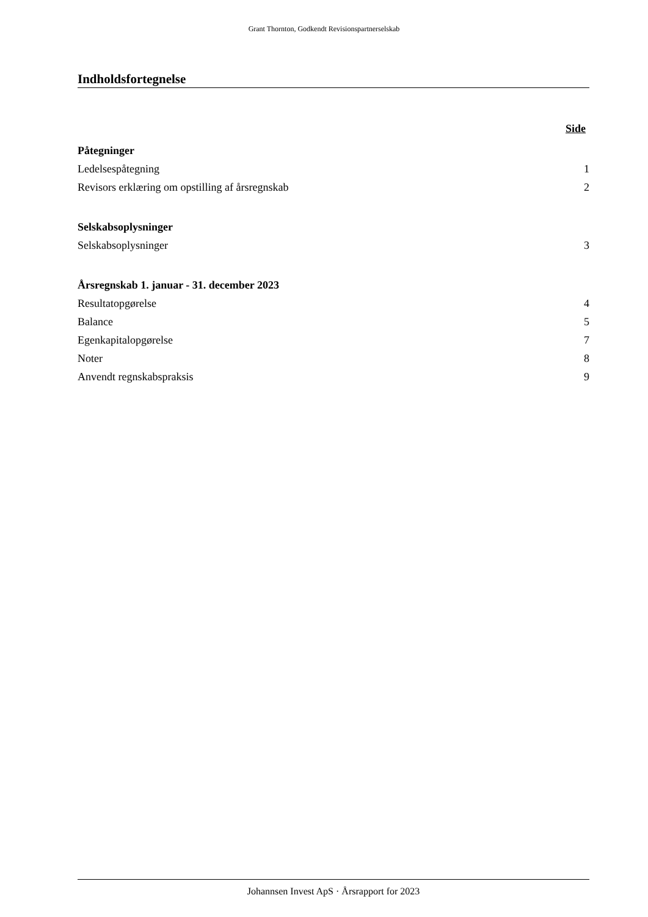Grant Thornton, Godkendt Revisionspartnerselskab
Indholdsfortegnelse
Side
Påtegninger
Ledelsespåtegning 1
Revisors erklæring om opstilling af årsregnskab 2
Selskabsoplysninger
Selskabsoplysninger 3
Årsregnskab 1. januar - 31. december 2023
Resultatopgørelse 4
Balance 5
Egenkapitalopgørelse 7
Noter 8
Anvendt regnskabspraksis 9
Johannsen Invest ApS · Årsrapport for 2023